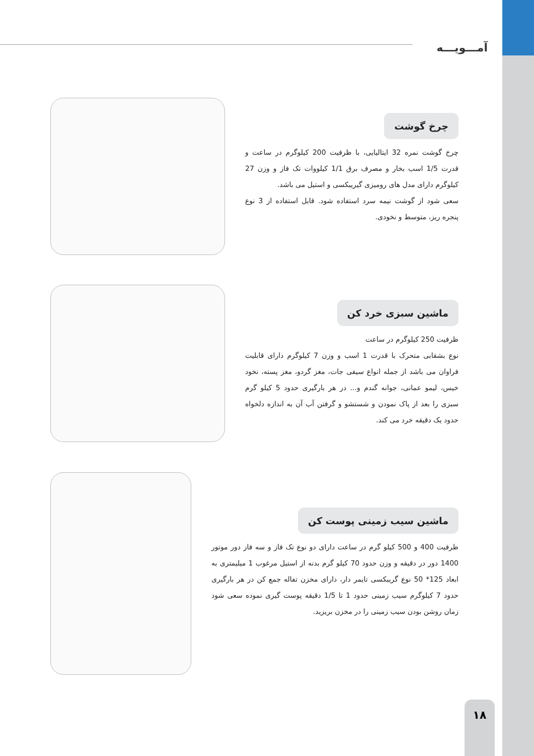آمـــویـــه
چرخ گوشت
چرخ گوشت نمره 32 ایتالیایی، با ظرفیت 200 کیلوگرم در ساعت و قدرت 1/5 اسب بخار و مصرف برق 1/1 کیلووات تک فاز و وزن 27 کیلوگرم دارای مدل های رومیزی گیریبکسی و استیل می باشد.
سعی شود از گوشت نیمه سرد استفاده شود. قابل استفاده از 3 نوع پنجره ریز، متوسط و نخودی.
ماشین سبزی خرد کن
ظرفیت 250 کیلوگرم در ساعت
نوع بشقابی متحرک با قدرت 1 اسب و وزن 7 کیلوگرم دارای قابلیت فراوان می باشد از جمله انواع سیفی جات، مغز گردو، مغز پسته، نخود خیس، لیمو عمانی، جوانه گندم و... در هر بارگیری حدود 5 کیلو گرم سبزی را بعد از پاک نمودن و شستشو و گرفتن آب آن به اندازه دلخواه حدود یک دقیقه خرد می کند.
ماشین سیب زمینی پوست کن
ظرفیت 400 و 500 کیلو گرم در ساعت دارای دو نوع تک فاز و سه فاز دور موتور 1400 دور در دقیقه و وزن حدود 70 کیلو گرم بدنه از استیل مرغوب 1 میلیمتری به ابعاد 125* 50 نوع گریبکسی تایمر دار، دارای مخزن تفاله جمع کن در هر بارگیری حدود 7 کیلوگرم سیب زمینی حدود 1 تا 1/5 دقیقه پوست گیری نموده سعی شود زمان روشن بودن سیب زمینی را در مخزن بریزید.
۱۸